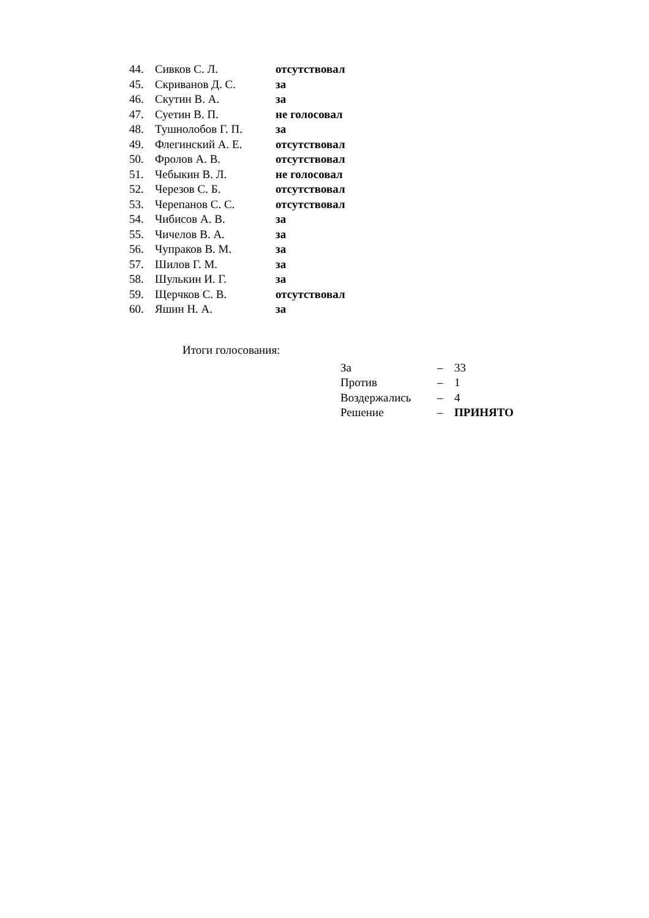| 44. | Сивков С. Л. | отсутствовал |
| 45. | Скриванов Д. С. | за |
| 46. | Скутин В. А. | за |
| 47. | Суетин В. П. | не голосовал |
| 48. | Тушнолобов Г. П. | за |
| 49. | Флегинский А. Е. | отсутствовал |
| 50. | Фролов А. В. | отсутствовал |
| 51. | Чебыкин В. Л. | не голосовал |
| 52. | Черезов С. Б. | отсутствовал |
| 53. | Черепанов С. С. | отсутствовал |
| 54. | Чибисов А. В. | за |
| 55. | Чичелов В. А. | за |
| 56. | Чупраков В. М. | за |
| 57. | Шилов Г. М. | за |
| 58. | Шулькин И. Г. | за |
| 59. | Щерчков С. В. | отсутствовал |
| 60. | Яшин Н. А. | за |
Итоги голосования:
| За | – | 33 |
| Против | – | 1 |
| Воздержались | – | 4 |
| Решение | – | ПРИНЯТО |